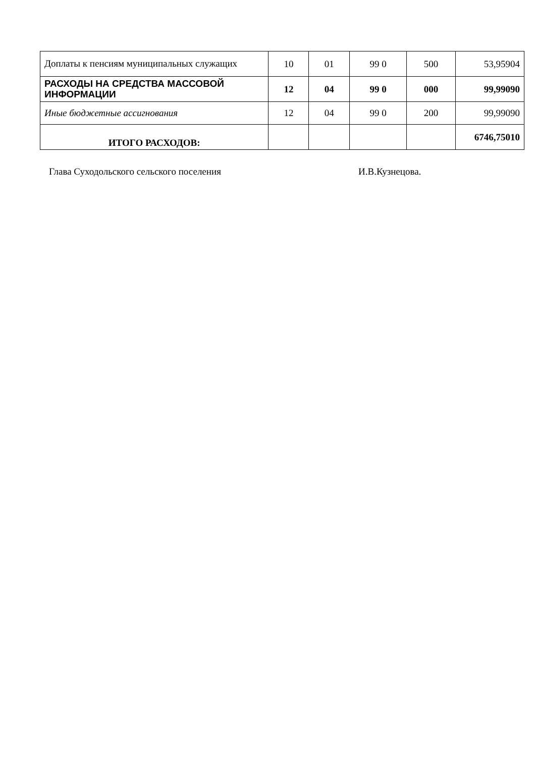| Доплаты к пенсиям муниципальных служащих | 10 | 01 | 99 0 | 500 | 53,95904 |
| РАСХОДЫ НА СРЕДСТВА МАССОВОЙ ИНФОРМАЦИИ | 12 | 04 | 99 0 | 000 | 99,99090 |
| Иные бюджетные ассигнования | 12 | 04 | 99 0 | 200 | 99,99090 |
| ИТОГО РАСХОДОВ: | | | | | 6746,75010 |
Глава Суходольского сельского поселения И.В.Кузнецова.